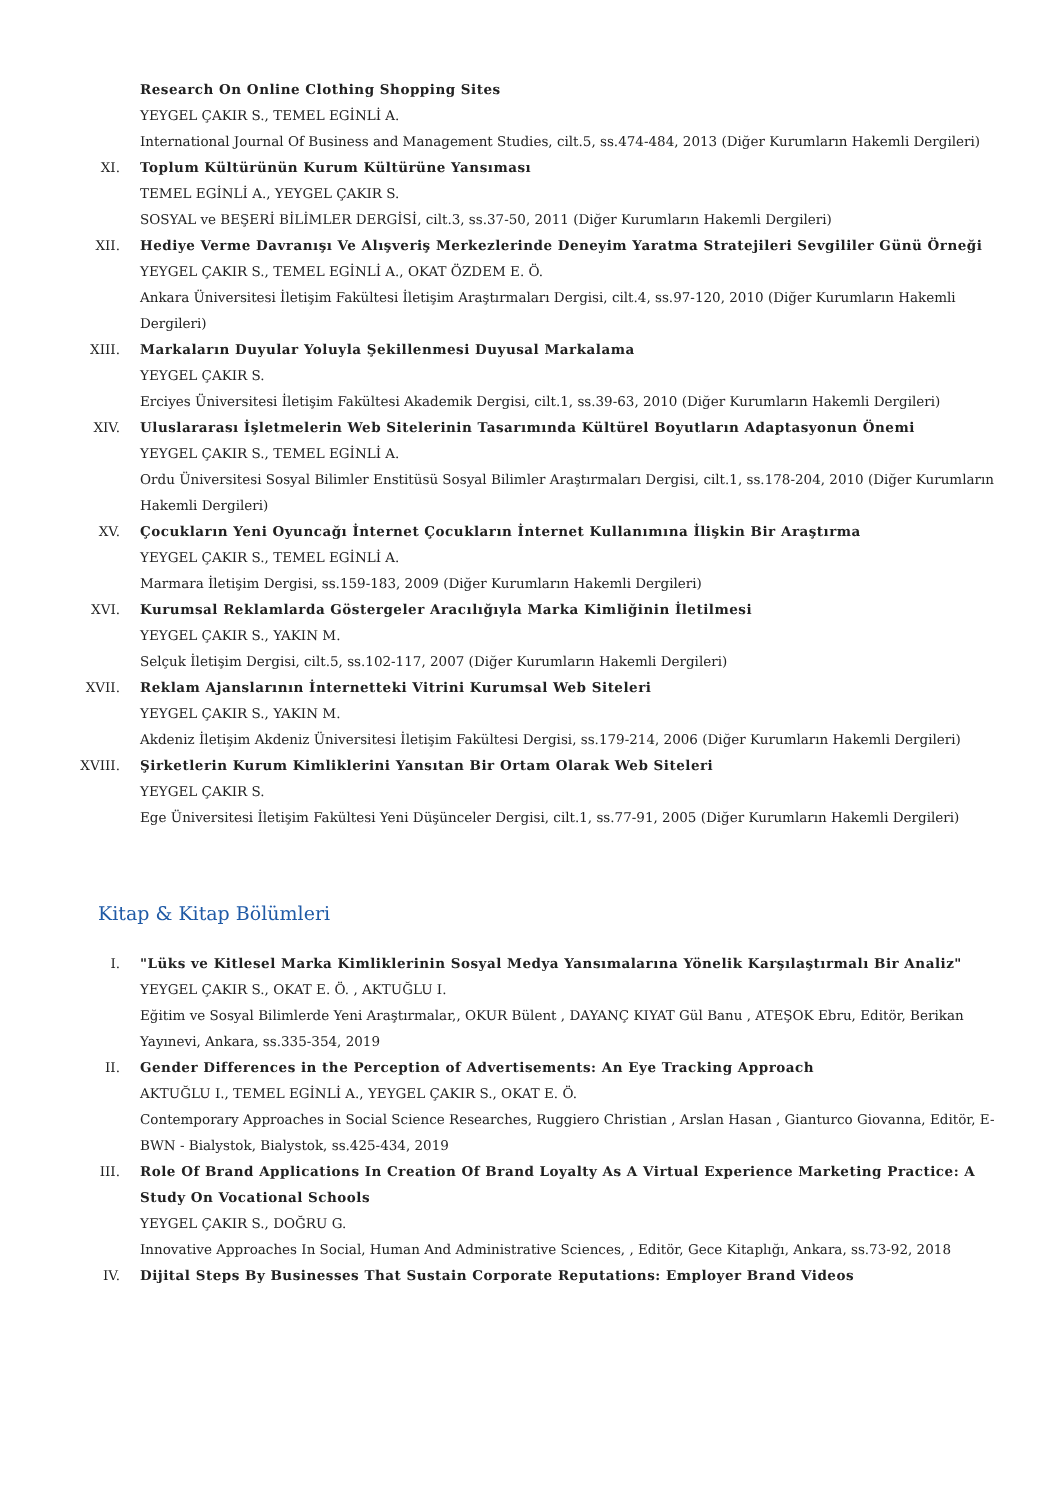Research On Online Clothing Shopping Sites
YEYGEL ÇAKIR S., TEMEL EGİNLİ A.
International Journal Of Business and Management Studies, cilt.5, ss.474-484, 2013 (Diğer Kurumların Hakemli Dergileri)
XI. Toplum Kültürünün Kurum Kültürüne Yansıması
TEMEL EGİNLİ A., YEYGEL ÇAKIR S.
SOSYAL ve BEŞERİ BİLİMLER DERGİSİ, cilt.3, ss.37-50, 2011 (Diğer Kurumların Hakemli Dergileri)
XII. Hediye Verme Davranışı Ve Alışveriş Merkezlerinde Deneyim Yaratma Stratejileri Sevgililer Günü Örneği
YEYGEL ÇAKIR S., TEMEL EGİNLİ A., OKAT ÖZDEM E. Ö.
Ankara Üniversitesi İletişim Fakültesi İletişim Araştırmaları Dergisi, cilt.4, ss.97-120, 2010 (Diğer Kurumların Hakemli Dergileri)
XIII. Markaların Duyular Yoluyla Şekillenmesi Duyusal Markalama
YEYGEL ÇAKIR S.
Erciyes Üniversitesi İletişim Fakültesi Akademik Dergisi, cilt.1, ss.39-63, 2010 (Diğer Kurumların Hakemli Dergileri)
XIV. Uluslararası İşletmelerin Web Sitelerinin Tasarımında Kültürel Boyutların Adaptasyonun Önemi
YEYGEL ÇAKIR S., TEMEL EGİNLİ A.
Ordu Üniversitesi Sosyal Bilimler Enstitüsü Sosyal Bilimler Araştırmaları Dergisi, cilt.1, ss.178-204, 2010 (Diğer Kurumların Hakemli Dergileri)
XV. Çocukların Yeni Oyuncağı İnternet Çocukların İnternet Kullanımına İlişkin Bir Araştırma
YEYGEL ÇAKIR S., TEMEL EGİNLİ A.
Marmara İletişim Dergisi, ss.159-183, 2009 (Diğer Kurumların Hakemli Dergileri)
XVI. Kurumsal Reklamlarda Göstergeler Aracılığıyla Marka Kimliğinin İletilmesi
YEYGEL ÇAKIR S., YAKIN M.
Selçuk İletişim Dergisi, cilt.5, ss.102-117, 2007 (Diğer Kurumların Hakemli Dergileri)
XVII. Reklam Ajanslarının İnternetteki Vitrini Kurumsal Web Siteleri
YEYGEL ÇAKIR S., YAKIN M.
Akdeniz İletişim Akdeniz Üniversitesi İletişim Fakültesi Dergisi, ss.179-214, 2006 (Diğer Kurumların Hakemli Dergileri)
XVIII. Şirketlerin Kurum Kimliklerini Yansıtan Bir Ortam Olarak Web Siteleri
YEYGEL ÇAKIR S.
Ege Üniversitesi İletişim Fakültesi Yeni Düşünceler Dergisi, cilt.1, ss.77-91, 2005 (Diğer Kurumların Hakemli Dergileri)
Kitap & Kitap Bölümleri
I. "Lüks ve Kitlesel Marka Kimliklerinin Sosyal Medya Yansımalarına Yönelik Karşılaştırmalı Bir Analiz"
YEYGEL ÇAKIR S., OKAT E. Ö. , AKTUĞLU I.
Eğitim ve Sosyal Bilimlerde Yeni Araştırmalar,, OKUR Bülent , DAYANÇ KIYAT Gül Banu , ATEŞOK Ebru, Editör, Berikan Yayınevi, Ankara, ss.335-354, 2019
II. Gender Differences in the Perception of Advertisements: An Eye Tracking Approach
AKTUĞLU I., TEMEL EGİNLİ A., YEYGEL ÇAKIR S., OKAT E. Ö.
Contemporary Approaches in Social Science Researches, Ruggiero Christian , Arslan Hasan , Gianturco Giovanna, Editör, E-BWN - Bialystok, Bialystok, ss.425-434, 2019
III. Role Of Brand Applications In Creation Of Brand Loyalty As A Virtual Experience Marketing Practice: A Study On Vocational Schools
YEYGEL ÇAKIR S., DOĞRU G.
Innovative Approaches In Social, Human And Administrative Sciences, , Editör, Gece Kitaplığı, Ankara, ss.73-92, 2018
IV. Dijital Steps By Businesses That Sustain Corporate Reputations: Employer Brand Videos